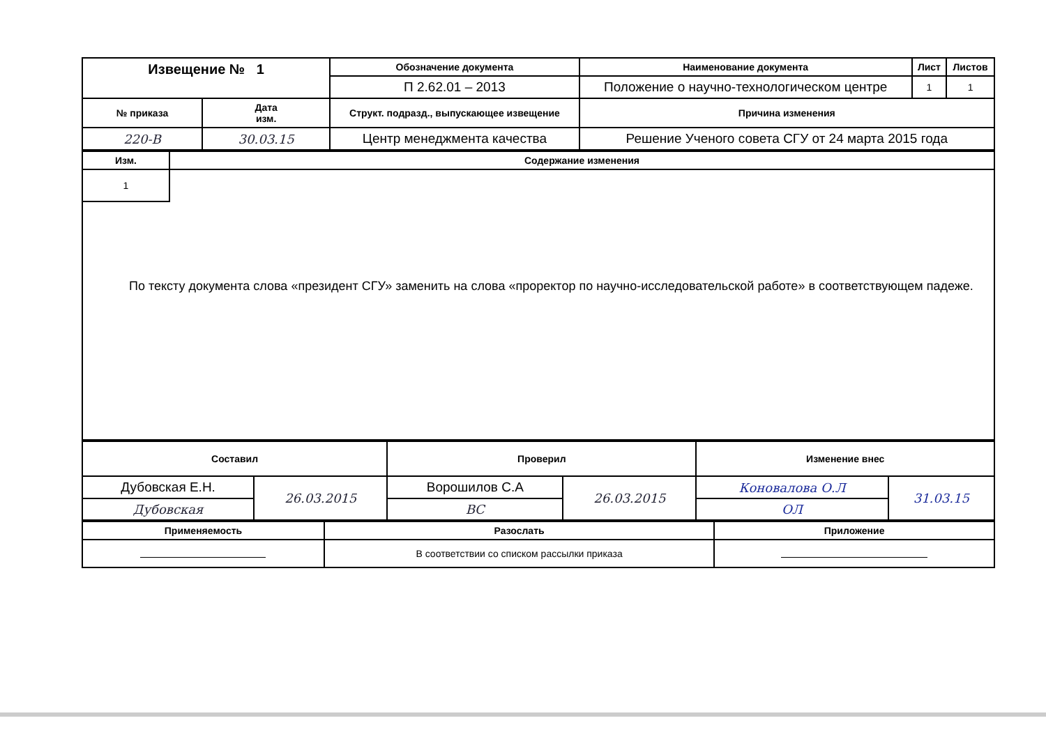| Извещение № 1 | | Обозначение документа | Наименование документа | Лист | Листов |
| --- | --- | --- | --- | --- | --- |
| | | П 2.62.01 – 2013 | Положение о научно-технологическом центре | 1 | 1 |
| № приказа | Дата изм. | Структ. подразд., выпускающее извещение | Причина изменения | | |
| 220-В | 30.03.15 | Центр менеджмента качества | Решение Ученого совета СГУ от 24 марта 2015 года | | |
| Изм. | Содержание изменения |
| --- | --- |
| 1 | |
| По тексту документа слова «президент СГУ» заменить на слова «проректор по научно-исследовательской работе» в соответствующем падеже. | |
| Составил | | Проверил | | Изменение внес | |
| --- | --- | --- | --- | --- | --- |
| Дубовская Е.Н. | 26.03.2015 | Ворошилов С.А | 26.03.2015 | Коновалова О.Л | 31.03.15 |
| Дубовская | | ВС | | ОЛ | |
| Применяемость | Разослать | Приложение |
| --- | --- | --- |
| | В соответствии со списком рассылки приказа | |